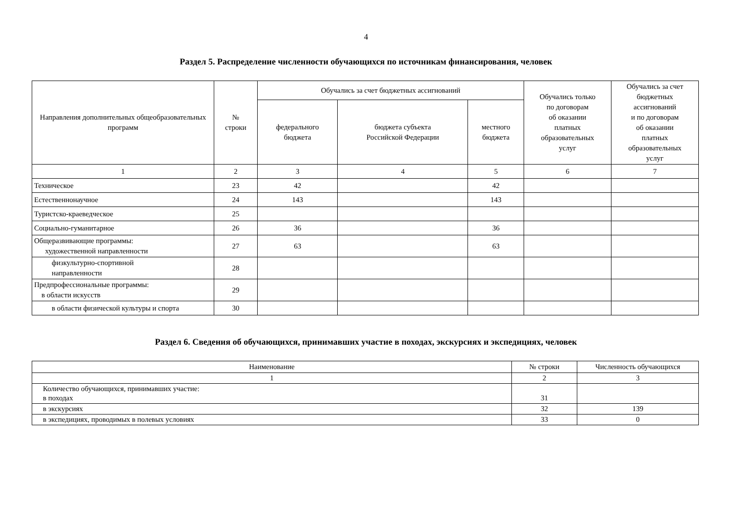4
Раздел 5. Распределение численности обучающихся по источникам финансирования, человек
| Направления дополнительных общеобразовательных программ | № строки | Обучались за счет бюджетных ассигнований | | | Обучались только по договорам об оказании платных образовательных услуг | Обучались за счет бюджетных ассигнований и по договорам об оказании платных образовательных услуг |
| --- | --- | --- | --- | --- | --- | --- |
| | | федерального бюджета | бюджета субъекта Российской Федерации | местного бюджета | | |
| 1 | 2 | 3 | 4 | 5 | 6 | 7 |
| Техническое | 23 | 42 | | 42 | | |
| Естественнонаучное | 24 | 143 | | 143 | | |
| Туристско-краеведческое | 25 | | | | | |
| Социально-гуманитарное | 26 | 36 | | 36 | | |
| Общеразвивающие программы: художественной направленности | 27 | 63 | | 63 | | |
| физкультурно-спортивной направленности | 28 | | | | | |
| Предпрофессиональные программы: в области искусств | 29 | | | | | |
| в области физической культуры и спорта | 30 | | | | | |
Раздел 6. Сведения об обучающихся, принимавших участие в походах, экскурсиях и экспедициях, человек
| Наименование | № строки | Численность обучающихся |
| --- | --- | --- |
| 1 | 2 | 3 |
| Количество обучающихся, принимавших участие: в походах | 31 | |
| в экскурсиях | 32 | 139 |
| в экспедициях, проводимых в полевых условиях | 33 | 0 |